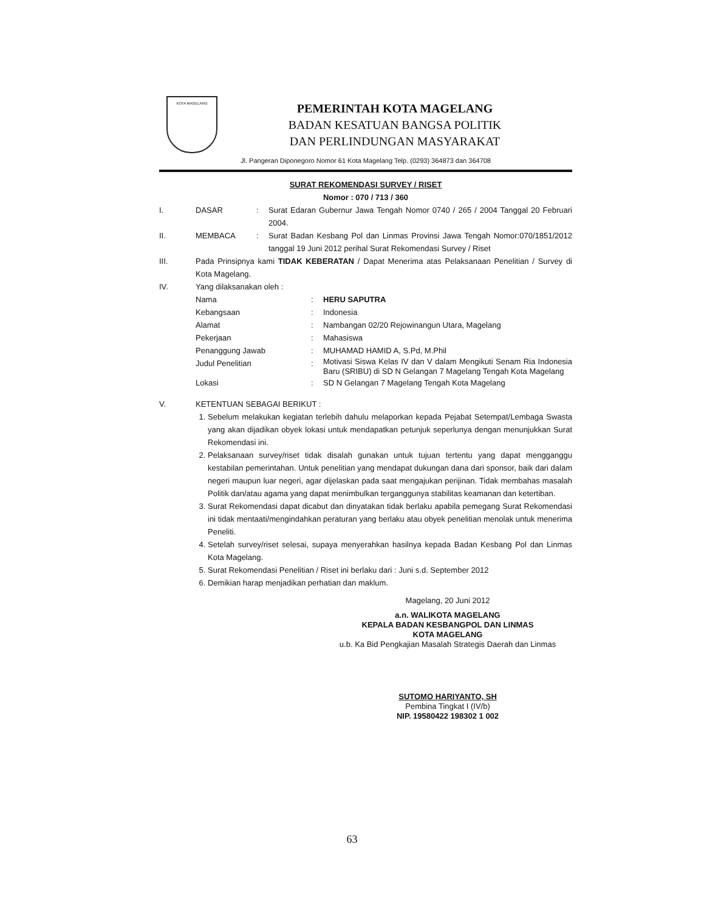KOTA MAGELANG
PEMERINTAH KOTA MAGELANG
BADAN KESATUAN BANGSA POLITIK
DAN PERLINDUNGAN MASYARAKAT
Jl. Pangeran Diponegoro Nomor 61 Kota Magelang Telp. (0293) 364873 dan 364708
SURAT REKOMENDASI SURVEY / RISET
Nomor : 070 / 713 / 360
I. DASAR : Surat Edaran Gubernur Jawa Tengah Nomor 0740 / 265 / 2004 Tanggal 20 Februari 2004.
II. MEMBACA : Surat Badan Kesbang Pol dan Linmas Provinsi Jawa Tengah Nomor:070/1851/2012 tanggal 19 Juni 2012 perihal Surat Rekomendasi Survey / Riset
III. Pada Prinsipnya kami TIDAK KEBERATAN / Dapat Menerima atas Pelaksanaan Penelitian / Survey di Kota Magelang.
IV. Yang dilaksanakan oleh :
Nama : HERU SAPUTRA
Kebangsaan : Indonesia
Alamat : Nambangan 02/20 Rejowinangun Utara, Magelang
Pekerjaan : Mahasiswa
Penanggung Jawab : MUHAMAD HAMID A, S.Pd, M.Phil
Judul Penelitian :
Motivasi Siswa Kelas IV dan V dalam Mengikuti Senam Ria Indonesia Baru (SRIBU) di SD N Gelangan 7 Magelang Tengah Kota Magelang
Lokasi : SD N Gelangan 7 Magelang Tengah Kota Magelang
V. KETENTUAN SEBAGAI BERIKUT :
1. Sebelum melakukan kegiatan terlebih dahulu melaporkan kepada Pejabat Setempat/Lembaga Swasta yang akan dijadikan obyek lokasi untuk mendapatkan petunjuk seperlunya dengan menunjukkan Surat Rekomendasi ini.
2. Pelaksanaan survey/riset tidak disalah gunakan untuk tujuan tertentu yang dapat mengganggu kestabilan pemerintahan. Untuk penelitian yang mendapat dukungan dana dari sponsor, baik dari dalam negeri maupun luar negeri, agar dijelaskan pada saat mengajukan perijinan. Tidak membahas masalah Politik dan/atau agama yang dapat menimbulkan terganggunya stabilitas keamanan dan ketertiban.
3. Surat Rekomendasi dapat dicabut dan dinyatakan tidak berlaku apabila pemegang Surat Rekomendasi ini tidak mentaati/mengindahkan peraturan yang berlaku atau obyek penelitian menolak untuk menerima Peneliti.
4. Setelah survey/riset selesai, supaya menyerahkan hasilnya kepada Badan Kesbang Pol dan Linmas Kota Magelang.
5. Surat Rekomendasi Penelitian / Riset ini berlaku dari : Juni s.d. September 2012
6. Demikian harap menjadikan perhatian dan maklum.
Magelang, 20 Juni 2012
a.n. WALIKOTA MAGELANG
KEPALA BADAN KESBANGPOL DAN LINMAS
KOTA MAGELANG
u.b. Ka Bid Pengkajian Masalah Strategis Daerah dan Linmas
SUTOMO HARIYANTO, SH
Pembina Tingkat I (IV/b)
NIP. 19580422 198302 1 002
63